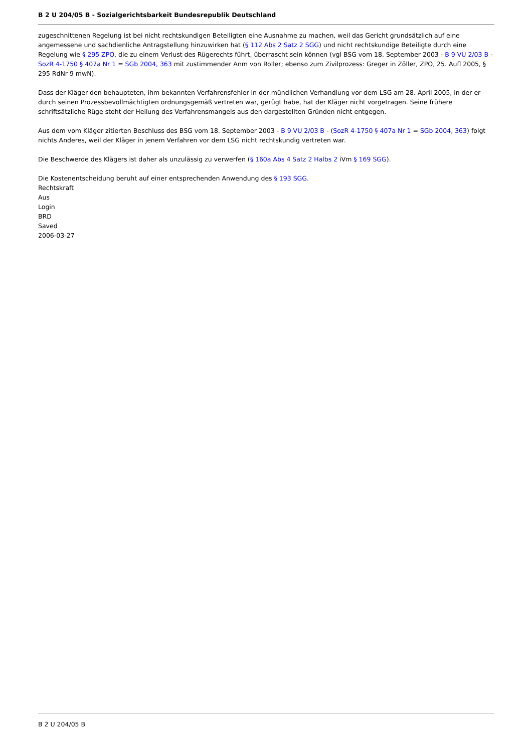B 2 U 204/05 B - Sozialgerichtsbarkeit Bundesrepublik Deutschland
zugeschnittenen Regelung ist bei nicht rechtskundigen Beteiligten eine Ausnahme zu machen, weil das Gericht grundsätzlich auf eine angemessene und sachdienliche Antragstellung hinzuwirken hat (§ 112 Abs 2 Satz 2 SGG) und nicht rechtskundige Beteiligte durch eine Regelung wie § 295 ZPO, die zu einem Verlust des Rügerechts führt, überrascht sein können (vgl BSG vom 18. September 2003 - B 9 VU 2/03 B - SozR 4-1750 § 407a Nr 1 = SGb 2004, 363 mit zustimmender Anm von Roller; ebenso zum Zivilprozess: Greger in Zöller, ZPO, 25. Aufl 2005, § 295 RdNr 9 mwN).
Dass der Kläger den behaupteten, ihm bekannten Verfahrensfehler in der mündlichen Verhandlung vor dem LSG am 28. April 2005, in der er durch seinen Prozessbevollmächtigten ordnungsgemäß vertreten war, gerügt habe, hat der Kläger nicht vorgetragen. Seine frühere schriftsätzliche Rüge steht der Heilung des Verfahrensmangels aus den dargestellten Gründen nicht entgegen.
Aus dem vom Kläger zitierten Beschluss des BSG vom 18. September 2003 - B 9 VU 2/03 B - (SozR 4-1750 § 407a Nr 1 = SGb 2004, 363) folgt nichts Anderes, weil der Kläger in jenem Verfahren vor dem LSG nicht rechtskundig vertreten war.
Die Beschwerde des Klägers ist daher als unzulässig zu verwerfen (§ 160a Abs 4 Satz 2 Halbs 2 iVm § 169 SGG).
Die Kostenentscheidung beruht auf einer entsprechenden Anwendung des § 193 SGG.
Rechtskraft
Aus
Login
BRD
Saved
2006-03-27
B 2 U 204/05 B